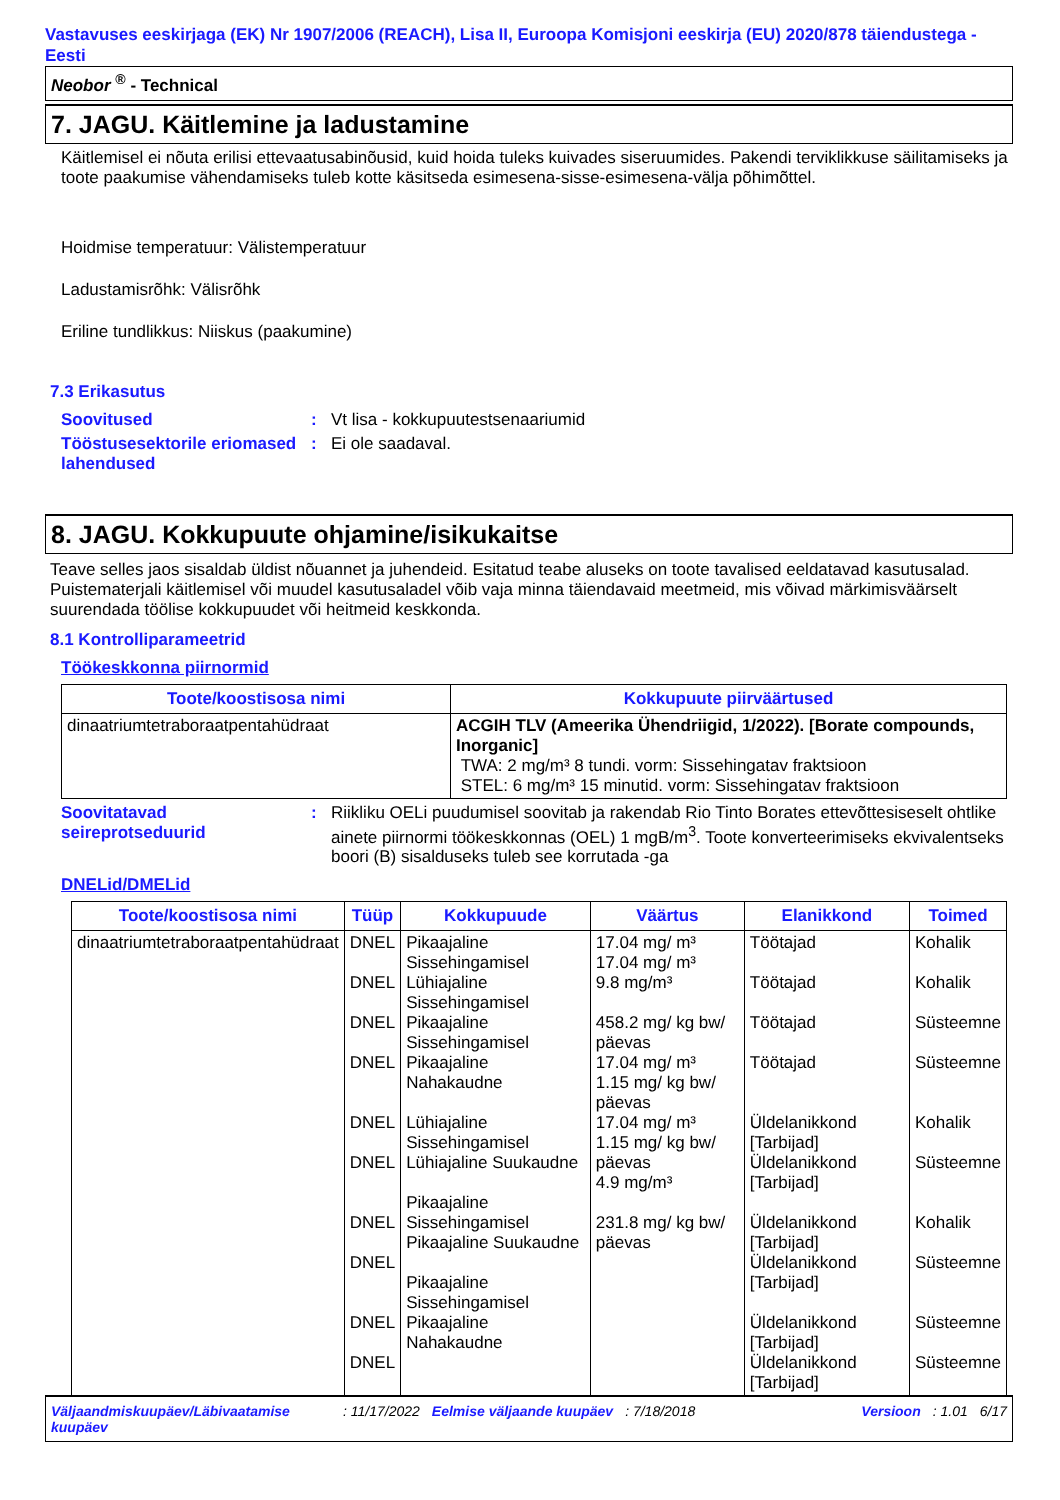Vastavuses eeskirjaga (EK) Nr 1907/2006 (REACH), Lisa II, Euroopa Komisjoni eeskirja (EU) 2020/878 täiendustega - Eesti
Neobor <sup>®</sup> - Technical
7. JAGU. Käitlemine ja ladustamine
Käitlemisel ei nõuta erilisi ettevaatusabinõusid, kuid hoida tuleks kuivades siseruumides. Pakendi terviklikkuse säilitamiseks ja toote paakumise vähendamiseks tuleb kotte käsitseda esimesena-sisse-esimesena-välja põhimõttel.
Hoidmise temperatuur: Välistemperatuur
Ladustamisrõhk: Välisrõhk
Eriline tundlikkus: Niiskus (paakumine)
7.3 Erikasutus
Soovitused : Vt lisa - kokkupuutestsenaariumid
Tööstusesektorile eriomased lahendused
: Ei ole saadaval.
8. JAGU. Kokkupuute ohjamine/isikukaitse
Teave selles jaos sisaldab üldist nõuannet ja juhendeid. Esitatud teabe aluseks on toote tavalised eeldatavad kasutusalad. Puistematerjali käitlemisel või muudel kasutusaladel võib vaja minna täiendavaid meetmeid, mis võivad märkimisväärselt suurendada töölise kokkupuudet või heitmeid keskkonda.
8.1 Kontrolliparameetrid
Töökeskkonna piirnormid
| Toote/koostisosa nimi | Kokkupuute piirväärtused |
| --- | --- |
| dinaatriumtetraboraatpentahüdraat | ACGIH TLV (Ameerika Ühendriigid, 1/2022). [Borate compounds, Inorganic] TWA: 2 mg/m³ 8 tundi. vorm: Sissehingatav fraktsioon STEL: 6 mg/m³ 15 minutid. vorm: Sissehingatav fraktsioon |
Soovitatavad seireprotseduurid
: Riikliku OELi puudumisel soovitab ja rakendab Rio Tinto Borates ettevõttesiseselt ohtlike ainete piirnormi töökeskkonnas (OEL) 1 mgB/m<sup>3</sup>. Toote konverteerimiseks ekvivalentseks boori (B) sisalduseks tuleb see korrutada -ga
DNELid/DMELid
| Toote/koostisosa nimi | Tüüp | Kokkupuude | Väärtus | Elanikkond | Toimed |
| --- | --- | --- | --- | --- | --- |
| dinaatriumtetraboraatpentahüdraat | DNEL DNEL DNEL DNEL DNEL DNEL DNEL DNEL DNEL DNEL | Pikaajaline Sissehingamisel Lühiajaline Sissehingamisel Pikaajaline Sissehingamisel Pikaajaline Nahakaudne Lühiajaline Sissehingamisel Lühiajaline Suukaudne Pikaajaline Sissehingamisel Pikaajaline Suukaudne Pikaajaline Sissehingamisel Pikaajaline Nahakaudne | 17.04 mg/ m³ 17.04 mg/ m³ 9.8 mg/m³ 458.2 mg/ kg bw/ päevas 17.04 mg/ m³ 1.15 mg/ kg bw/ päevas 17.04 mg/ m³ 1.15 mg/ kg bw/ päevas 4.9 mg/m³ 231.8 mg/ kg bw/ päevas | Töötajad Töötajad Töötajad Töötajad Üldelanikkond [Tarbijad] Üldelanikkond [Tarbijad] Üldelanikkond [Tarbijad] Üldelanikkond [Tarbijad] Üldelanikkond [Tarbijad] Üldelanikkond [Tarbijad] | Kohalik Kohalik Süsteemne Süsteemne Kohalik Süsteemne Kohalik Süsteemne Süsteemne Süsteemne |
Väljaandmiskuupäev/Läbivaatamise kuupäev: 11/17/2022 Eelmise väljaande kuupäev: 7/18/2018 Versioon: 1.01 6/17